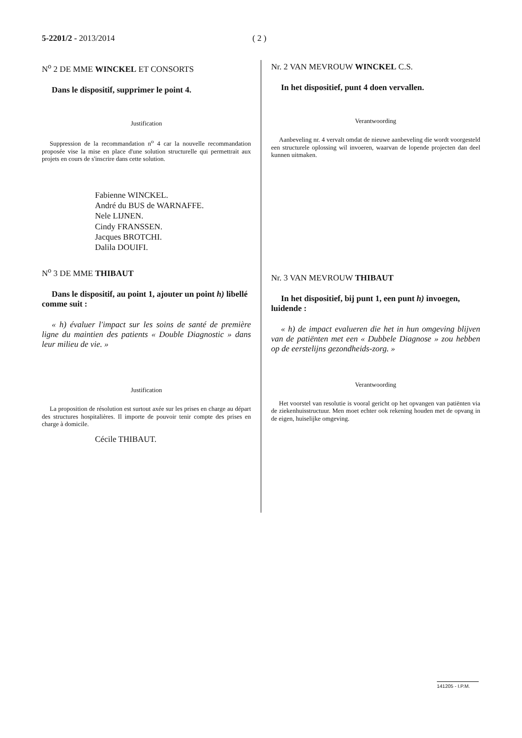5-2201/2 - 2013/2014 ( 2 )
N<sup>o</sup> 2 DE MME WINCKEL ET CONSORTS
Dans le dispositif, supprimer le point 4.
Justification
Suppression de la recommandation n<sup>o</sup> 4 car la nouvelle recommandation proposée vise la mise en place d'une solution structurelle qui permettrait aux projets en cours de s'inscrire dans cette solution.
Fabienne WINCKEL.
André du BUS de WARNAFFE.
Nele LIJNEN.
Cindy FRANSSEN.
Jacques BROTCHI.
Dalila DOUIFI.
N<sup>o</sup> 3 DE MME THIBAUT
Dans le dispositif, au point 1, ajouter un point h) libellé comme suit :
« h) évaluer l'impact sur les soins de santé de première ligne du maintien des patients « Double Diagnostic » dans leur milieu de vie. »
Justification
La proposition de résolution est surtout axée sur les prises en charge au départ des structures hospitalières. Il importe de pouvoir tenir compte des prises en charge à domicile.
Cécile THIBAUT.
Nr. 2 VAN MEVROUW WINCKEL C.S.
In het dispositief, punt 4 doen vervallen.
Verantwoording
Aanbeveling nr. 4 vervalt omdat de nieuwe aanbeveling die wordt voorgesteld een structurele oplossing wil invoeren, waarvan de lopende projecten dan deel kunnen uitmaken.
Nr. 3 VAN MEVROUW THIBAUT
In het dispositief, bij punt 1, een punt h) invoegen, luidende :
« h) de impact evalueren die het in hun omgeving blijven van de patiënten met een « Dubbele Diagnose » zou hebben op de eerstelijns gezondheids-zorg. »
Verantwoording
Het voorstel van resolutie is vooral gericht op het opvangen van patiënten via de ziekenhuisstructuur. Men moet echter ook rekening houden met de opvang in de eigen, huiselijke omgeving.
141205 - I.P.M.